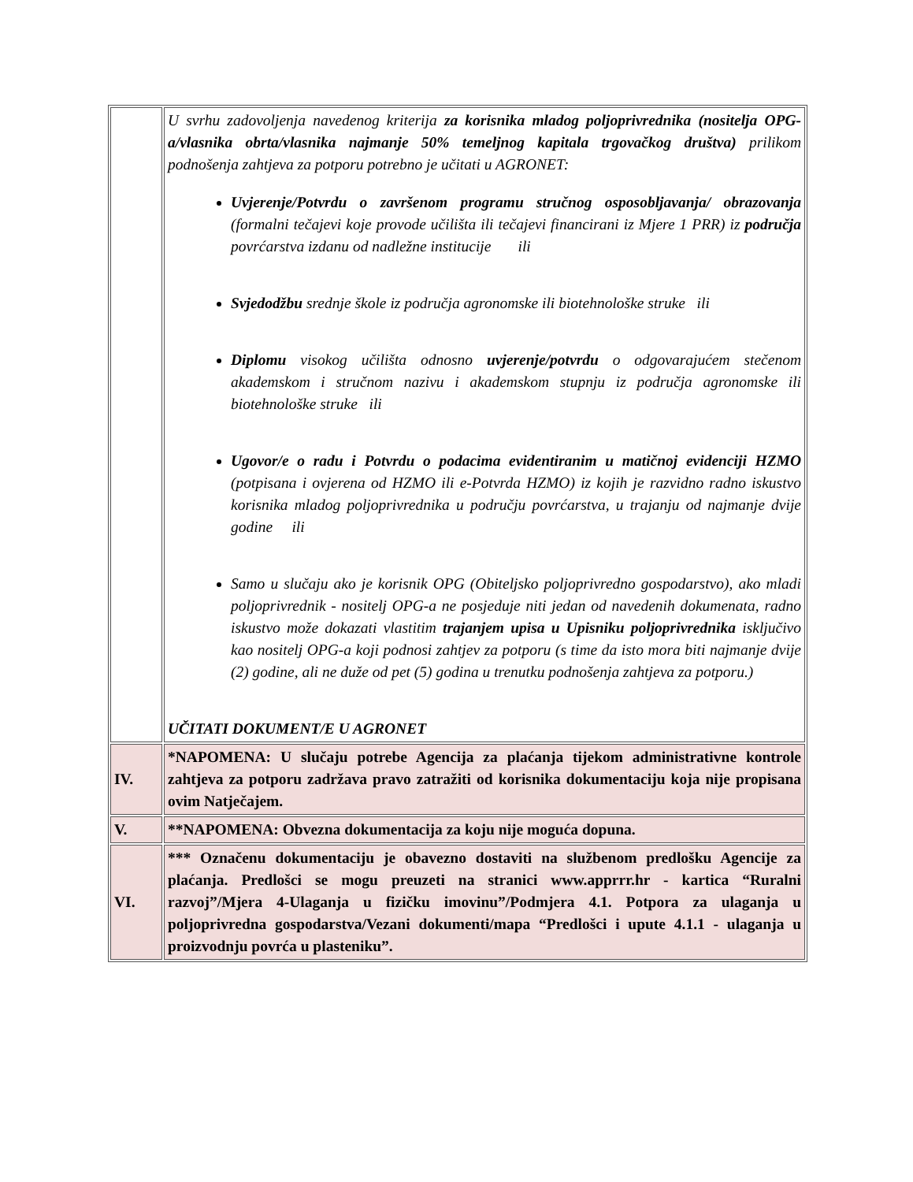| | U svrhu zadovoljenja navedenog kriterija za korisnika mladog poljoprivrednika (nositelja OPG-a/vlasnika obrta/vlasnika najmanje 50% temeljnog kapitala trgovačkog društva) prilikom podnošenja zahtjeva za potporu potrebno je učitati u AGRONET: Uvjerenje/Potvrdu o završenom programu stručnog osposobljavanja/ obrazovanja (formalni tečajevi koje provode učilišta ili tečajevi financirani iz Mjere 1 PRR) iz područja povrćarstva izdanu od nadležne institucije ili Svjedodžbu srednje škole iz područja agronomske ili biotehnološke struke ili Diplomu visokog učilišta odnosno uvjerenje/potvrdu o odgovarajućem stečenom akademskom i stručnom nazivu i akademskom stupnju iz područja agronomske ili biotehnološke struke ili Ugovor/e o radu i Potvrdu o podacima evidentiranim u matičnoj evidenciji HZMO (potpisana i ovjerena od HZMO ili e-Potvrda HZMO) iz kojih je razvidno radno iskustvo korisnika mladog poljoprivrednika u području povrćarstva, u trajanju od najmanje dvije godine ili Samo u slučaju ako je korisnik OPG (Obiteljsko poljoprivredno gospodarstvo), ako mladi poljoprivrednik - nositelj OPG-a ne posjeduje niti jedan od navedenih dokumenata, radno iskustvo može dokazati vlastitim trajanjem upisa u Upisniku poljoprivrednika isključivo kao nositelj OPG-a koji podnosi zahtjev za potporu (s time da isto mora biti najmanje dvije (2) godine, ali ne duže od pet (5) godina u trenutku podnošenja zahtjeva za potporu.) UČITATI DOKUMENT/E U AGRONET |
| IV. | *NAPOMENA: U slučaju potrebe Agencija za plaćanja tijekom administrativne kontrole zahtjeva za potporu zadržava pravo zatražiti od korisnika dokumentaciju koja nije propisana ovim Natječajem. |
| V. | **NAPOMENA: Obvezna dokumentacija za koju nije moguća dopuna. |
| VI. | *** Označenu dokumentaciju je obavezno dostaviti na službenom predlošku Agencije za plaćanja. Predlošci se mogu preuzeti na stranici www.apprrr.hr - kartica “Ruralni razvoj”/Mjera 4-Ulaganja u fizičku imovinu”/Podmjera 4.1. Potpora za ulaganja u poljoprivredna gospodarstva/Vezani dokumenti/mapa “Predlošci i upute 4.1.1 - ulaganja u proizvodnju povrća u plasteniku”. |